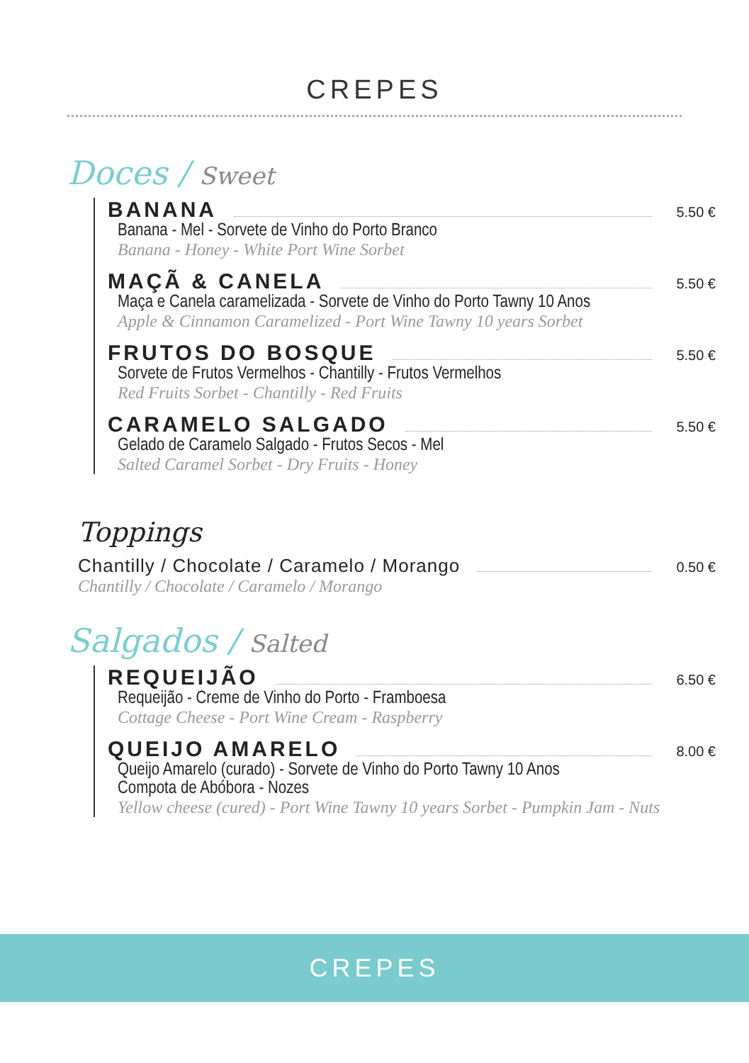CREPES
Doces / Sweet
BANANA 5.50 €
Banana - Mel - Sorvete de Vinho do Porto Branco
Banana - Honey - White Port Wine Sorbet
MAÇÃ & CANELA 5.50 €
Maça e Canela caramelizada - Sorvete de Vinho do Porto Tawny 10 Anos
Apple & Cinnamon Caramelized - Port Wine Tawny 10 years Sorbet
FRUTOS DO BOSQUE 5.50 €
Sorvete de Frutos Vermelhos - Chantilly - Frutos Vermelhos
Red Fruits Sorbet - Chantilly - Red Fruits
CARAMELO SALGADO 5.50 €
Gelado de Caramelo Salgado - Frutos Secos - Mel
Salted Caramel Sorbet - Dry Fruits - Honey
Toppings
Chantilly / Chocolate / Caramelo / Morango 0.50 €
Chantilly / Chocolate / Caramelo / Morango
Salgados / Salted
REQUEIJÃO 6.50 €
Requeijão - Creme de Vinho do Porto - Framboesa
Cottage Cheese - Port Wine Cream - Raspberry
QUEIJO AMARELO 8.00 €
Queijo Amarelo (curado) - Sorvete de Vinho do Porto Tawny 10 Anos
Compota de Abóbora - Nozes
Yellow cheese (cured) - Port Wine Tawny 10 years Sorbet - Pumpkin Jam - Nuts
CREPES